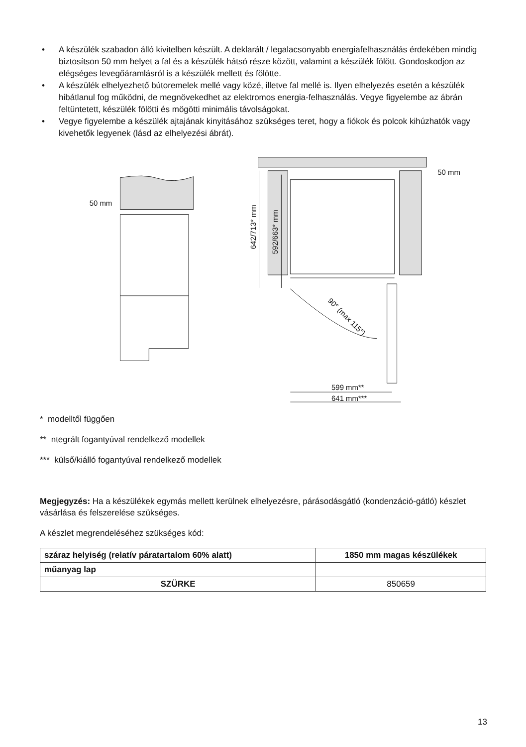• A készülék szabadon álló kivitelben készült. A deklarált / legalacsonyabb energiafelhasználás érdekében mindig biztosítson 50 mm helyet a fal és a készülék hátsó része között, valamint a készülék fölött. Gondoskodjon az elégséges levegőáramlásról is a készülék mellett és fölötte.
• A készülék elhelyezhető bútoremelek mellé vagy közé, illetve fal mellé is. Ilyen elhelyezés esetén a készülék hibátlanul fog működni, de megnövekedhet az elektromos energia-felhasználás. Vegye figyelembe az ábrán feltüntetett, készülék fölötti és mögötti minimális távolságokat.
• Vegye figyelembe a készülék ajtajának kinyitásához szükséges teret, hogy a fiókok és polcok kihúzhatók vagy kivehetők legyenek (lásd az elhelyezési ábrát).
50 mm
50 mm
642/713* mm
592/663* mm
90° (max 115°)
599 mm**
641 mm***
* modelltől függően
** ntegrált fogantyúval rendelkező modellek
*** külső/kiálló fogantyúval rendelkező modellek
Megjegyzés: Ha a készülékek egymás mellett kerülnek elhelyezésre, párásodásgátló (kondenzáció-gátló) készlet vásárlása és felszerelése szükséges.
A készlet megrendeléséhez szükséges kód:
| száraz helyiség (relatív páratartalom 60% alatt) | 1850 mm magas készülékek |
| műanyag lap | |
| SZÜRKE | 850659 |
13